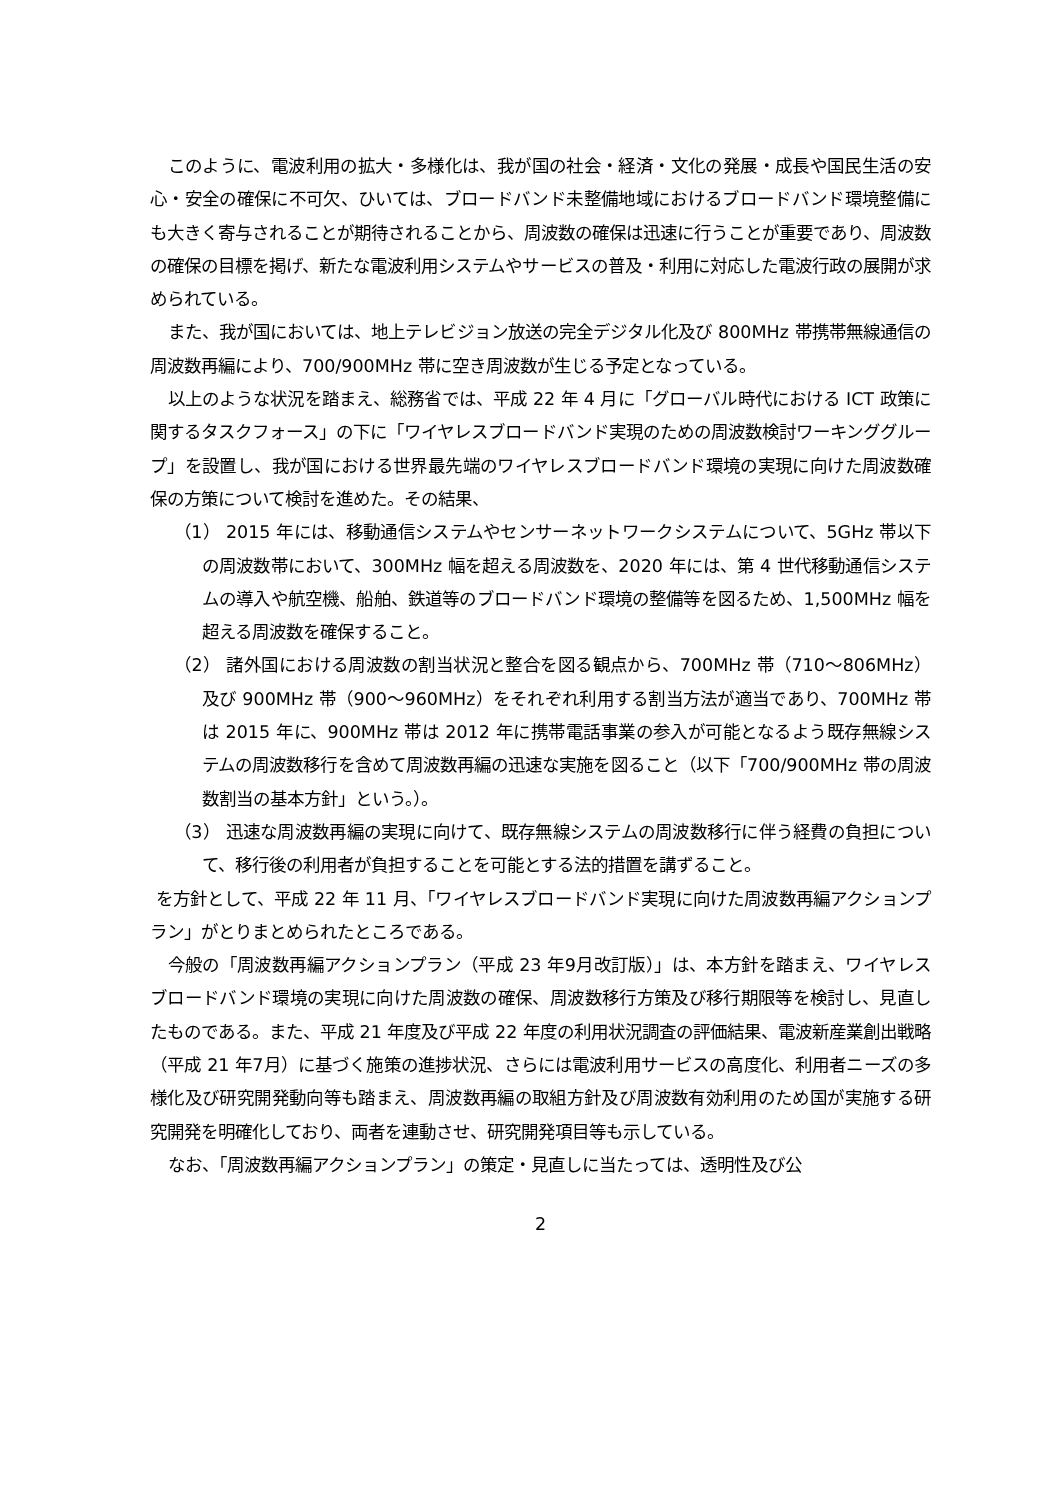このように、電波利用の拡大・多様化は、我が国の社会・経済・文化の発展・成長や国民生活の安心・安全の確保に不可欠、ひいては、ブロードバンド未整備地域におけるブロードバンド環境整備にも大きく寄与されることが期待されることから、周波数の確保は迅速に行うことが重要であり、周波数の確保の目標を掲げ、新たな電波利用システムやサービスの普及・利用に対応した電波行政の展開が求められている。
また、我が国においては、地上テレビジョン放送の完全デジタル化及び 800MHz 帯携帯無線通信の周波数再編により、700/900MHz 帯に空き周波数が生じる予定となっている。
以上のような状況を踏まえ、総務省では、平成 22 年 4 月に「グローバル時代における ICT 政策に関するタスクフォース」の下に「ワイヤレスブロードバンド実現のための周波数検討ワーキンググループ」を設置し、我が国における世界最先端のワイヤレスブロードバンド環境の実現に向けた周波数確保の方策について検討を進めた。その結果、
（1） 2015 年には、移動通信システムやセンサーネットワークシステムについて、5GHz 帯以下の周波数帯において、300MHz 幅を超える周波数を、2020 年には、第 4 世代移動通信システムの導入や航空機、船舶、鉄道等のブロードバンド環境の整備等を図るため、1,500MHz 幅を超える周波数を確保すること。
（2） 諸外国における周波数の割当状況と整合を図る観点から、700MHz 帯（710～806MHz）及び 900MHz 帯（900～960MHz）をそれぞれ利用する割当方法が適当であり、700MHz 帯は 2015 年に、900MHz 帯は 2012 年に携帯電話事業の参入が可能となるよう既存無線システムの周波数移行を含めて周波数再編の迅速な実施を図ること（以下「700/900MHz 帯の周波数割当の基本方針」という。）。
（3） 迅速な周波数再編の実現に向けて、既存無線システムの周波数移行に伴う経費の負担について、移行後の利用者が負担することを可能とする法的措置を講ずること。
を方針として、平成 22 年 11 月、「ワイヤレスブロードバンド実現に向けた周波数再編アクションプラン」がとりまとめられたところである。
今般の「周波数再編アクションプラン（平成 23 年9月改訂版）」は、本方針を踏まえ、ワイヤレスブロードバンド環境の実現に向けた周波数の確保、周波数移行方策及び移行期限等を検討し、見直したものである。また、平成 21 年度及び平成 22 年度の利用状況調査の評価結果、電波新産業創出戦略（平成 21 年7月）に基づく施策の進捗状況、さらには電波利用サービスの高度化、利用者ニーズの多様化及び研究開発動向等も踏まえ、周波数再編の取組方針及び周波数有効利用のため国が実施する研究開発を明確化しており、両者を連動させ、研究開発項目等も示している。
なお、「周波数再編アクションプラン」の策定・見直しに当たっては、透明性及び公
2